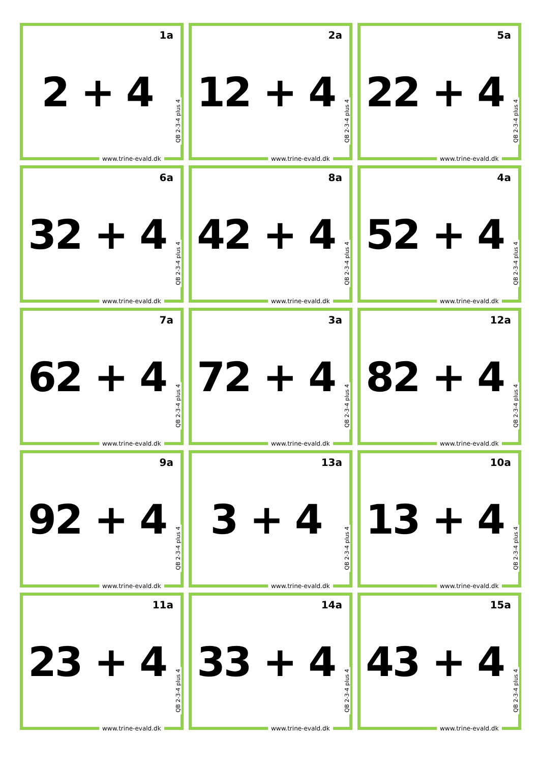1a
2 + 4
QB 2-3-4 plus 4
www.trine-evald.dk
2a
12 + 4
QB 2-3-4 plus 4
www.trine-evald.dk
5a
22 + 4
QB 2-3-4 plus 4
www.trine-evald.dk
6a
32 + 4
QB 2-3-4 plus 4
www.trine-evald.dk
8a
42 + 4
QB 2-3-4 plus 4
www.trine-evald.dk
4a
52 + 4
QB 2-3-4 plus 4
www.trine-evald.dk
7a
62 + 4
QB 2-3-4 plus 4
www.trine-evald.dk
3a
72 + 4
QB 2-3-4 plus 4
www.trine-evald.dk
12a
82 + 4
QB 2-3-4 plus 4
www.trine-evald.dk
9a
92 + 4
QB 2-3-4 plus 4
www.trine-evald.dk
13a
3 + 4
QB 2-3-4 plus 4
www.trine-evald.dk
10a
13 + 4
QB 2-3-4 plus 4
www.trine-evald.dk
11a
23 + 4
QB 2-3-4 plus 4
www.trine-evald.dk
14a
33 + 4
QB 2-3-4 plus 4
www.trine-evald.dk
15a
43 + 4
QB 2-3-4 plus 4
www.trine-evald.dk